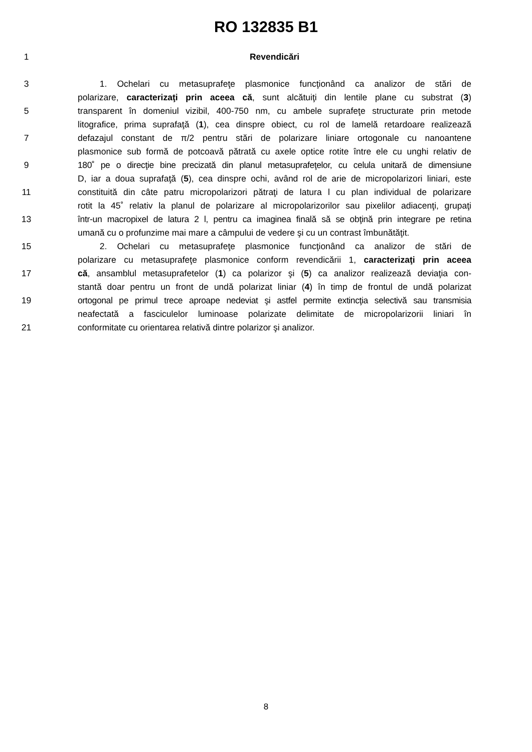RO 132835 B1
1 Revendicări
3   1. Ochelari cu metasuprafeţe plasmonice funcţionând ca analizor de stări de
polarizare, caracterizaţi prin aceea că, sunt alcătuiţi din lentile plane cu substrat (3)
5 transparent în domeniul vizibil, 400-750 nm, cu ambele suprafeţe structurate prin metode
litografice, prima suprafaţă (1), cea dinspre obiect, cu rol de lamelă retardoare realizează
7 defazajul constant de π/2 pentru stări de polarizare liniare ortogonale cu nanoantene
plasmonice sub formă de potcoavă pătrată cu axele optice rotite între ele cu unghi relativ de
9 180˚ pe o direcţie bine precizată din planul metasuprafeţelor, cu celula unitară de dimensiune
D, iar a doua suprafaţă (5), cea dinspre ochi, având rol de arie de micropolarizori liniari, este
11 constituită din câte patru micropolarizori pătraţi de latura l cu plan individual de polarizare
rotit la 45˚ relativ la planul de polarizare al micropolarizorilor sau pixelilor adiacenţi, grupaţi
13 într-un macropixel de latura 2 l, pentru ca imaginea finală să se obţină prin integrare pe retina
umană cu o profunzime mai mare a câmpului de vedere şi cu un contrast îmbunătăţit.
15   2. Ochelari cu metasuprafeţe plasmonice funcţionând ca analizor de stări de
polarizare cu metasuprafeţe plasmonice conform revendicării 1, caracterizaţi prin aceea
17 că, ansamblul metasuprafetelor (1) ca polarizor şi (5) ca analizor realizează deviaţia con-
stantă doar pentru un front de undă polarizat liniar (4) în timp de frontul de undă polarizat
19 ortogonal pe primul trece aproape nedeviat şi astfel permite extincţia selectivă sau transmisia
neafectată a fasciculelor luminoase polarizate delimitate de micropolarizorii liniari în
21 conformitate cu orientarea relativă dintre polarizor şi analizor.
8